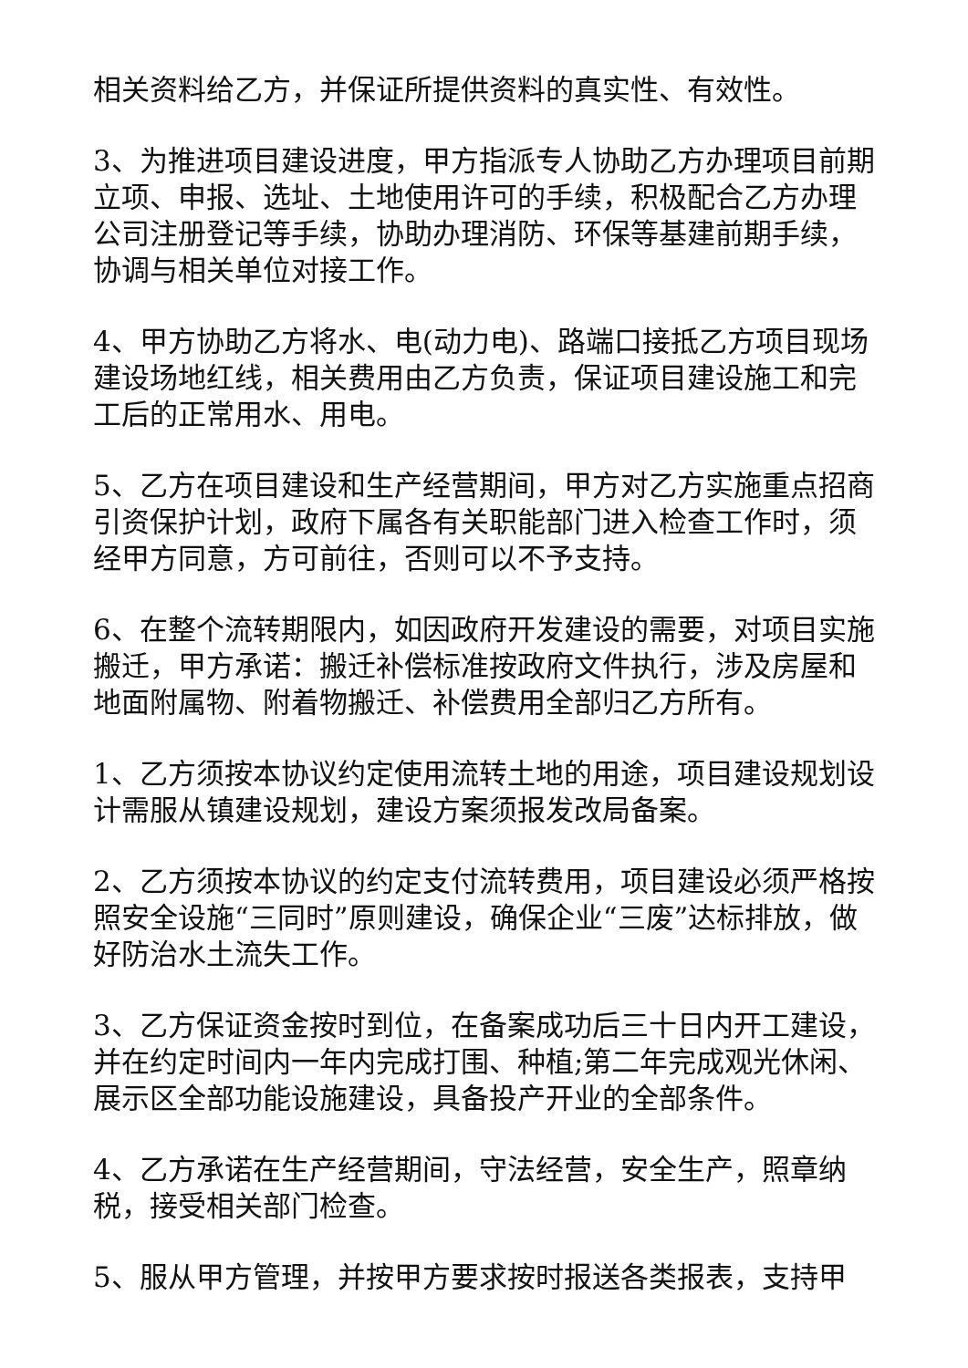相关资料给乙方，并保证所提供资料的真实性、有效性。
3、为推进项目建设进度，甲方指派专人协助乙方办理项目前期立项、申报、选址、土地使用许可的手续，积极配合乙方办理公司注册登记等手续，协助办理消防、环保等基建前期手续，协调与相关单位对接工作。
4、甲方协助乙方将水、电(动力电)、路端口接抵乙方项目现场建设场地红线，相关费用由乙方负责，保证项目建设施工和完工后的正常用水、用电。
5、乙方在项目建设和生产经营期间，甲方对乙方实施重点招商引资保护计划，政府下属各有关职能部门进入检查工作时，须经甲方同意，方可前往，否则可以不予支持。
6、在整个流转期限内，如因政府开发建设的需要，对项目实施搬迁，甲方承诺：搬迁补偿标准按政府文件执行，涉及房屋和地面附属物、附着物搬迁、补偿费用全部归乙方所有。
1、乙方须按本协议约定使用流转土地的用途，项目建设规划设计需服从镇建设规划，建设方案须报发改局备案。
2、乙方须按本协议的约定支付流转费用，项目建设必须严格按照安全设施“三同时”原则建设，确保企业“三废”达标排放，做好防治水土流失工作。
3、乙方保证资金按时到位，在备案成功后三十日内开工建设，并在约定时间内一年内完成打围、种植;第二年完成观光休闲、展示区全部功能设施建设，具备投产开业的全部条件。
4、乙方承诺在生产经营期间，守法经营，安全生产，照章纳税，接受相关部门检查。
5、服从甲方管理，并按甲方要求按时报送各类报表，支持甲